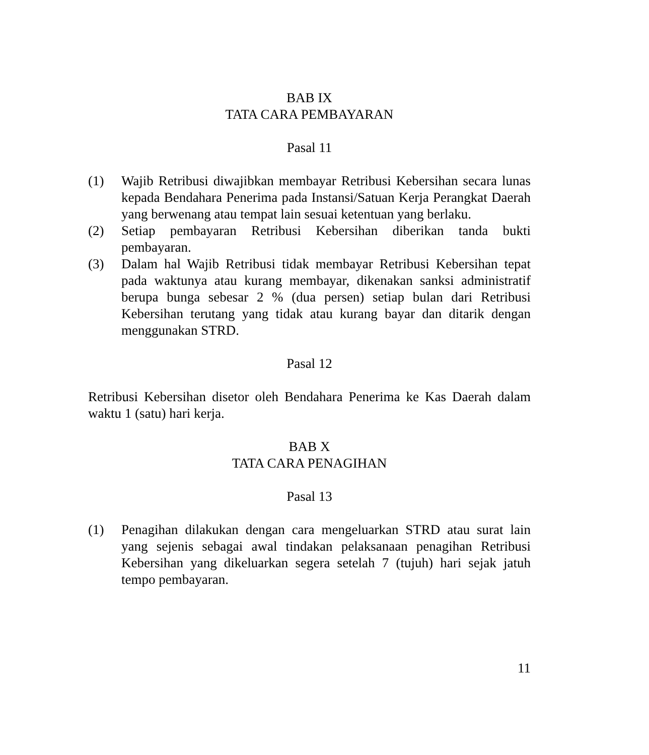BAB IX
TATA CARA PEMBAYARAN
Pasal 11
(1) Wajib Retribusi diwajibkan membayar Retribusi Kebersihan secara lunas kepada Bendahara Penerima pada Instansi/Satuan Kerja Perangkat Daerah yang berwenang atau tempat lain sesuai ketentuan yang berlaku.
(2) Setiap pembayaran Retribusi Kebersihan diberikan tanda bukti pembayaran.
(3) Dalam hal Wajib Retribusi tidak membayar Retribusi Kebersihan tepat pada waktunya atau kurang membayar, dikenakan sanksi administratif berupa bunga sebesar 2 % (dua persen) setiap bulan dari Retribusi Kebersihan terutang yang tidak atau kurang bayar dan ditarik dengan menggunakan STRD.
Pasal 12
Retribusi Kebersihan disetor oleh Bendahara Penerima ke Kas Daerah dalam waktu 1 (satu) hari kerja.
BAB X
TATA CARA PENAGIHAN
Pasal 13
(1) Penagihan dilakukan dengan cara mengeluarkan STRD atau surat lain yang sejenis sebagai awal tindakan pelaksanaan penagihan Retribusi Kebersihan yang dikeluarkan segera setelah 7 (tujuh) hari sejak jatuh tempo pembayaran.
11